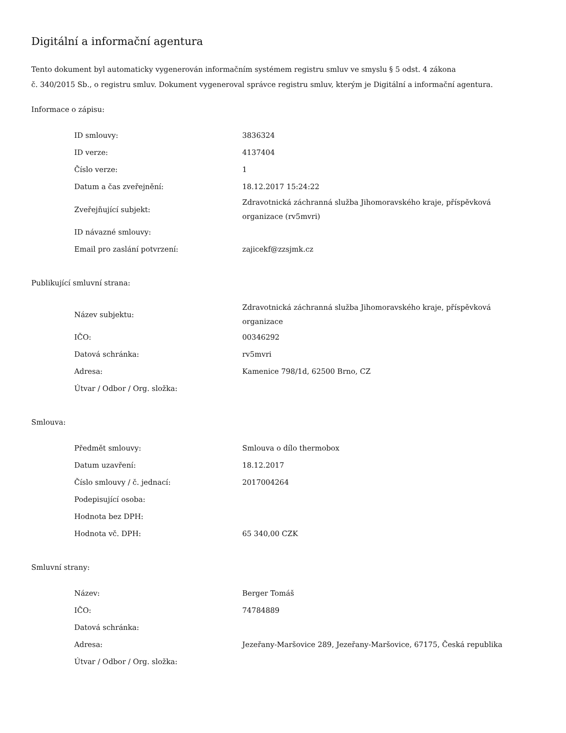Digitální a informační agentura
Tento dokument byl automaticky vygenerován informačním systémem registru smluv ve smyslu § 5 odst. 4 zákona
č. 340/2015 Sb., o registru smluv. Dokument vygeneroval správce registru smluv, kterým je Digitální a informační agentura.
Informace o zápisu:
| ID smlouvy: | 3836324 |
| ID verze: | 4137404 |
| Číslo verze: | 1 |
| Datum a čas zveřejnění: | 18.12.2017 15:24:22 |
| Zveřejňující subjekt: | Zdravotnická záchranná služba Jihomoravského kraje, příspěvková organizace (rv5mvri) |
| ID návazné smlouvy: | |
| Email pro zaslání potvrzení: | zajicekf@zzsjmk.cz |
Publikující smluvní strana:
| Název subjektu: | Zdravotnická záchranná služba Jihomoravského kraje, příspěvková organizace |
| IČO: | 00346292 |
| Datová schránka: | rv5mvri |
| Adresa: | Kamenice 798/1d, 62500 Brno, CZ |
| Útvar / Odbor / Org. složka: | |
Smlouva:
| Předmět smlouvy: | Smlouva o dílo thermobox |
| Datum uzavření: | 18.12.2017 |
| Číslo smlouvy / č. jednací: | 2017004264 |
| Podepisující osoba: | |
| Hodnota bez DPH: | |
| Hodnota vč. DPH: | 65 340,00 CZK |
Smluvní strany:
| Název: | Berger Tomáš |
| IČO: | 74784889 |
| Datová schránka: | |
| Adresa: | Jezeřany-Maršovice 289, Jezeřany-Maršovice, 67175, Česká republika |
| Útvar / Odbor / Org. složka: | |